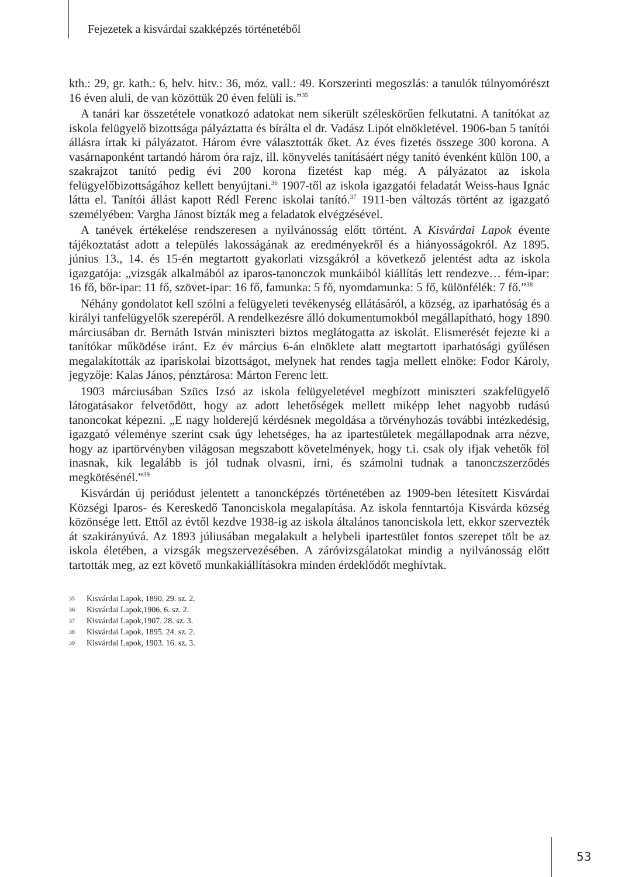Fejezetek a kisvárdai szakképzés történetéből
kth.: 29, gr. kath.: 6, helv. hitv.: 36, móz. vall.: 49. Korszerinti megoszlás: a tanulók túlnyomórészt 16 éven aluli, de van közöttük 20 éven felüli is.”<sup>35</sup>
A tanári kar összetétele vonatkozó adatokat nem sikerült széleskörűen felkutatni. A tanítókat az iskola felügyelő bizottsága pályáztatta és bírálta el dr. Vadász Lipót elnökletével. 1906-ban 5 tanítói állásra írtak ki pályázatot. Három évre választották őket. Az éves fizetés összege 300 korona. A vasárnaponként tartandó három óra rajz, ill. könyvelés tanításáért négy tanító évenként külön 100, a szakrajzot tanító pedig évi 200 korona fizetést kap még. A pályázatot az iskola felügyelőbizottságához kellett benyújtani.<sup>36</sup> 1907-től az iskola igazgatói feladatát Weiss-haus Ignác látta el. Tanítói állást kapott Rédl Ferenc iskolai tanító.<sup>37</sup> 1911-ben változás történt az igazgató személyében: Vargha Jánost bízták meg a feladatok elvégzésével.
A tanévek értékelése rendszeresen a nyilvánosság előtt történt. A Kisvárdai Lapok évente tájékoztatást adott a település lakosságának az eredményekről és a hiányosságokról. Az 1895. június 13., 14. és 15-én megtartott gyakorlati vizsgákról a következő jelentést adta az iskola igazgatója: „vizsgák alkalmából az iparos-tanonczok munkáiból kiállítás lett rendezve… fém-ipar: 16 fő, bőr-ipar: 11 fő, szövet-ipar: 16 fő, famunka: 5 fő, nyomdamunka: 5 fő, különfélék: 7 fő.”<sup>38</sup>
Néhány gondolatot kell szólni a felügyeleti tevékenység ellátásáról, a község, az iparhatóság és a királyi tanfelügyelők szerepéről. A rendelkezésre álló dokumentumokból megállapítható, hogy 1890 márciusában dr. Bernáth István miniszteri biztos meglátogatta az iskolát. Elismerését fejezte ki a tanítókar működése iránt. Ez év március 6-án elnöklete alatt megtartott iparhatósági gyűlésen megalakították az ipariskolai bizottságot, melynek hat rendes tagja mellett elnöke: Fodor Károly, jegyzője: Kalas János, pénztárosa: Márton Ferenc lett.
1903 márciusában Szücs Izsó az iskola felügyeletével megbízott miniszteri szakfelügyelő látogatásakor felvetődött, hogy az adott lehetőségek mellett miképp lehet nagyobb tudású tanoncokat képezni. „E nagy holderejű kérdésnek megoldása a törvényhozás további intézkedésig, igazgató véleménye szerint csak úgy lehetséges, ha az ipartestületek megállapodnak arra nézve, hogy az ipartörvényben világosan megszabott követelmények, hogy t.i. csak oly ifjak vehetők föl inasnak, kik legalább is jól tudnak olvasni, írni, és számolni tudnak a tanonczszerződés megkötésénél.”<sup>39</sup>
Kisvárdán új periódust jelentett a tanoncképzés történetében az 1909-ben létesített Kisvárdai Községi Iparos- és Kereskedő Tanonciskola megalapítása. Az iskola fenntartója Kisvárda község közönsége lett. Ettől az évtől kezdve 1938-ig az iskola általános tanonciskola lett, ekkor szervezték át szakirányúvá. Az 1893 júliusában megalakult a helybeli ipartestület fontos szerepet tölt be az iskola életében, a vizsgák megszervezésében. A záróvizsgálatokat mindig a nyilvánosság előtt tartották meg, az ezt követő munkakiállításokra minden érdeklődőt meghívtak.
35 Kisvárdai Lapok, 1890. 29. sz. 2.
36 Kisvárdai Lapok,1906. 6. sz. 2.
37 Kisvárdai Lapok,1907. 28. sz. 3.
38 Kisvárdai Lapok, 1895. 24. sz. 2.
39 Kisvárdai Lapok, 1903. 16. sz. 3.
53